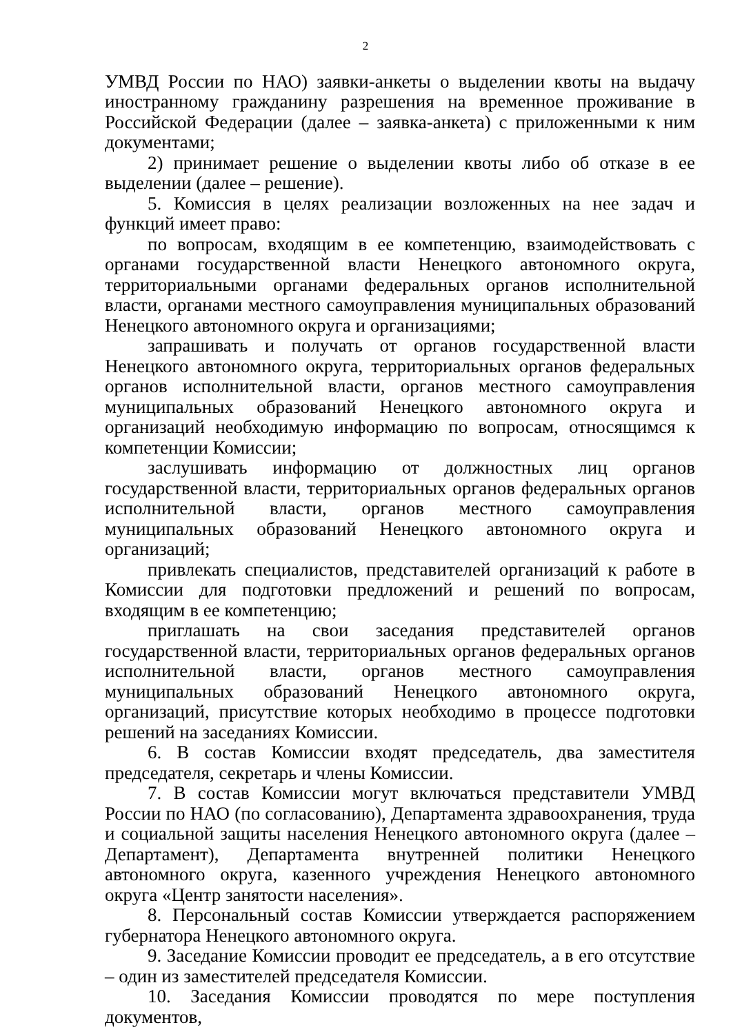2
УМВД России по НАО) заявки-анкеты о выделении квоты на выдачу иностранному гражданину разрешения на временное проживание в Российской Федерации (далее – заявка-анкета) с приложенными к ним документами;
2) принимает решение о выделении квоты либо об отказе в ее выделении (далее – решение).
5. Комиссия в целях реализации возложенных на нее задач и функций имеет право:
по вопросам, входящим в ее компетенцию, взаимодействовать с органами государственной власти Ненецкого автономного округа, территориальными органами федеральных органов исполнительной власти, органами местного самоуправления муниципальных образований Ненецкого автономного округа и организациями;
запрашивать и получать от органов государственной власти Ненецкого автономного округа, территориальных органов федеральных органов исполнительной власти, органов местного самоуправления муниципальных образований Ненецкого автономного округа и организаций необходимую информацию по вопросам, относящимся к компетенции Комиссии;
заслушивать информацию от должностных лиц органов государственной власти, территориальных органов федеральных органов исполнительной власти, органов местного самоуправления муниципальных образований Ненецкого автономного округа и организаций;
привлекать специалистов, представителей организаций к работе в Комиссии для подготовки предложений и решений по вопросам, входящим в ее компетенцию;
приглашать на свои заседания представителей органов государственной власти, территориальных органов федеральных органов исполнительной власти, органов местного самоуправления муниципальных образований Ненецкого автономного округа, организаций, присутствие которых необходимо в процессе подготовки решений на заседаниях Комиссии.
6. В состав Комиссии входят председатель, два заместителя председателя, секретарь и члены Комиссии.
7. В состав Комиссии могут включаться представители УМВД России по НАО (по согласованию), Департамента здравоохранения, труда и социальной защиты населения Ненецкого автономного округа (далее – Департамент), Департамента внутренней политики Ненецкого автономного округа, казенного учреждения Ненецкого автономного округа «Центр занятости населения».
8. Персональный состав Комиссии утверждается распоряжением губернатора Ненецкого автономного округа.
9. Заседание Комиссии проводит ее председатель, а в его отсутствие – один из заместителей председателя Комиссии.
10. Заседания Комиссии проводятся по мере поступления документов,